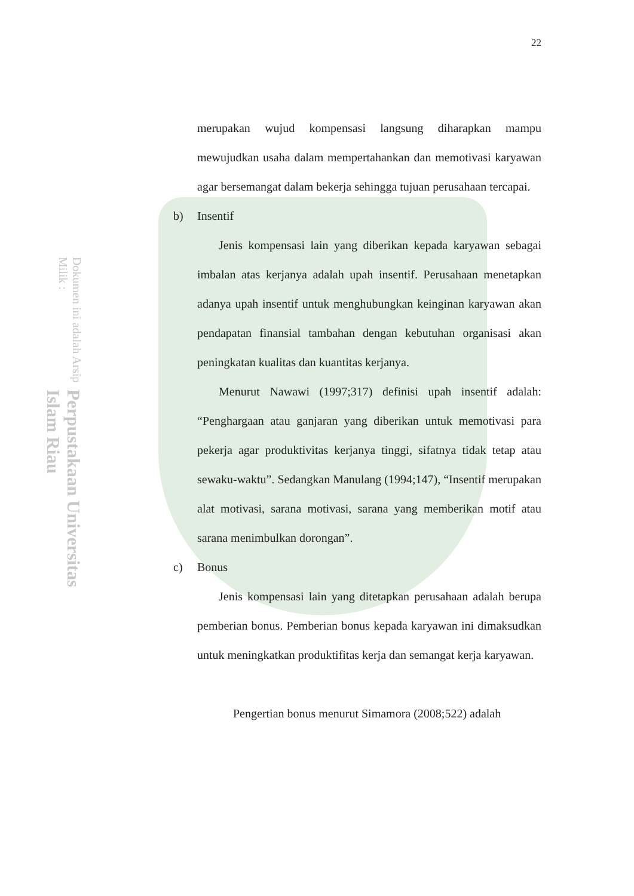Perpustakaan Universitas Islam Riau Dokumen ini adalah Arsip Milik :
22
merupakan wujud kompensasi langsung diharapkan mampu mewujudkan usaha dalam mempertahankan dan memotivasi karyawan agar bersemangat dalam bekerja sehingga tujuan perusahaan tercapai.
b) Insentif
Jenis kompensasi lain yang diberikan kepada karyawan sebagai imbalan atas kerjanya adalah upah insentif. Perusahaan menetapkan adanya upah insentif untuk menghubungkan keinginan karyawan akan pendapatan finansial tambahan dengan kebutuhan organisasi akan peningkatan kualitas dan kuantitas kerjanya.
Menurut Nawawi (1997;317) definisi upah insentif adalah: “Penghargaan atau ganjaran yang diberikan untuk memotivasi para pekerja agar produktivitas kerjanya tinggi, sifatnya tidak tetap atau sewaku-waktu”. Sedangkan Manulang (1994;147), “Insentif merupakan alat motivasi, sarana motivasi, sarana yang memberikan motif atau sarana menimbulkan dorongan”.
c) Bonus
Jenis kompensasi lain yang ditetapkan perusahaan adalah berupa pemberian bonus. Pemberian bonus kepada karyawan ini dimaksudkan untuk meningkatkan produktifitas kerja dan semangat kerja karyawan.
Pengertian bonus menurut Simamora (2008;522) adalah